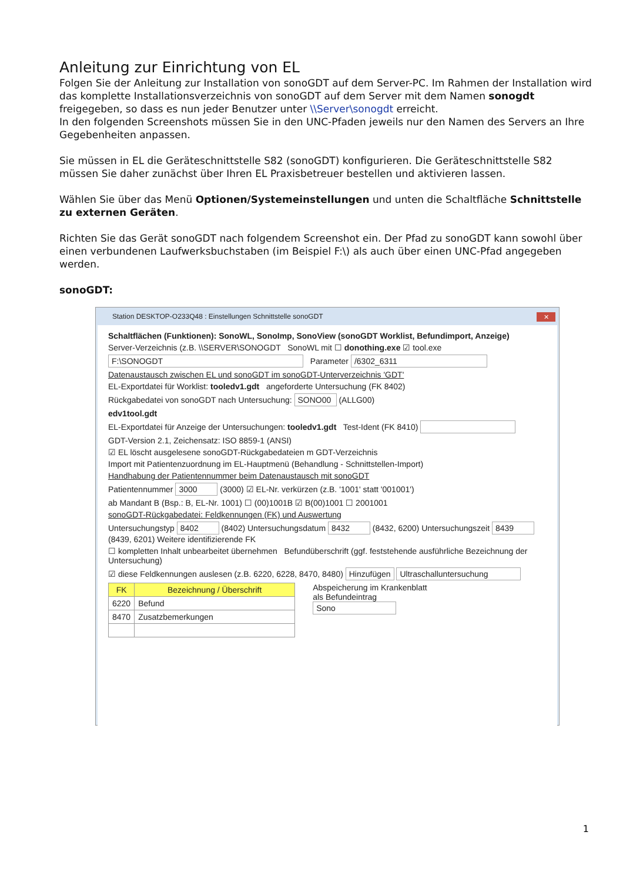Anleitung zur Einrichtung von EL
Folgen Sie der Anleitung zur Installation von sonoGDT auf dem Server-PC. Im Rahmen der Installation wird das komplette Installationsverzeichnis von sonoGDT auf dem Server mit dem Namen sonogdt freigegeben, so dass es nun jeder Benutzer unter \\Server\sonogdt erreicht.
In den folgenden Screenshots müssen Sie in den UNC-Pfaden jeweils nur den Namen des Servers an Ihre Gegebenheiten anpassen.
Sie müssen in EL die Geräteschnittstelle S82 (sonoGDT) konfigurieren. Die Geräteschnittstelle S82 müssen Sie daher zunächst über Ihren EL Praxisbetreuer bestellen und aktivieren lassen.
Wählen Sie über das Menü Optionen/Systemeinstellungen und unten die Schaltfläche Schnittstelle zu externen Geräten.
Richten Sie das Gerät sonoGDT nach folgendem Screenshot ein. Der Pfad zu sonoGDT kann sowohl über einen verbundenen Laufwerksbuchstaben (im Beispiel F:\) als auch über einen UNC-Pfad angegeben werden.
sonoGDT:
Station DESKTOP-O233Q48 : Einstellungen Schnittstelle sonoGDT
✕
Schaltflächen (Funktionen): SonoWL, SonoImp, SonoView (sonoGDT Worklist, Befundimport, Anzeige)
Server-Verzeichnis (z.B. \\SERVER\SONOGDT SonoWL mit ☐ donothing.exe ☑ tool.exe
F:\SONOGDT Parameter /6302_6311
Datenaustausch zwischen EL und sonoGDT im sonoGDT-Unterverzeichnis 'GDT'
EL-Exportdatei für Worklist: tooledv1.gdt angeforderte Untersuchung (FK 8402)
Rückgabedatei von sonoGDT nach Untersuchung: SONO00 (ALLG00)
edv1tool.gdt
EL-Exportdatei für Anzeige der Untersuchungen: tooledv1.gdt Test-Ident (FK 8410)
GDT-Version 2.1, Zeichensatz: ISO 8859-1 (ANSI)
☑ EL löscht ausgelesene sonoGDT-Rückgabedateien m GDT-Verzeichnis
Import mit Patientenzuordnung im EL-Hauptmenü (Behandlung - Schnittstellen-Import)
Handhabung der Patientennummer beim Datenaustausch mit sonoGDT
Patientennummer 3000 (3000) ☑ EL-Nr. verkürzen (z.B. '1001' statt '001001')
ab Mandant B (Bsp.: B, EL-Nr. 1001) ☐ (00)1001B ☑ B(00)1001 ☐ 2001001
sonoGDT-Rückgabedatei: Feldkennungen (FK) und Auswertung
Untersuchungstyp 8402 (8402) Untersuchungsdatum 8432 (8432, 6200) Untersuchungszeit 8439 (8439, 6201) Weitere identifizierende FK
☐ kompletten Inhalt unbearbeitet übernehmen Befundüberschrift (ggf. feststehende ausführliche Bezeichnung der Untersuchung)
☑ diese Feldkennungen auslesen (z.B. 6220, 6228, 8470, 8480) Hinzufügen Ultraschalluntersuchung
| FK | Bezeichnung / Überschrift |
| --- | --- |
| 6220 | Befund |
| 8470 | Zusatzbemerkungen |
Abspeicherung im Krankenblatt
als Befundeintrag
Sono
1